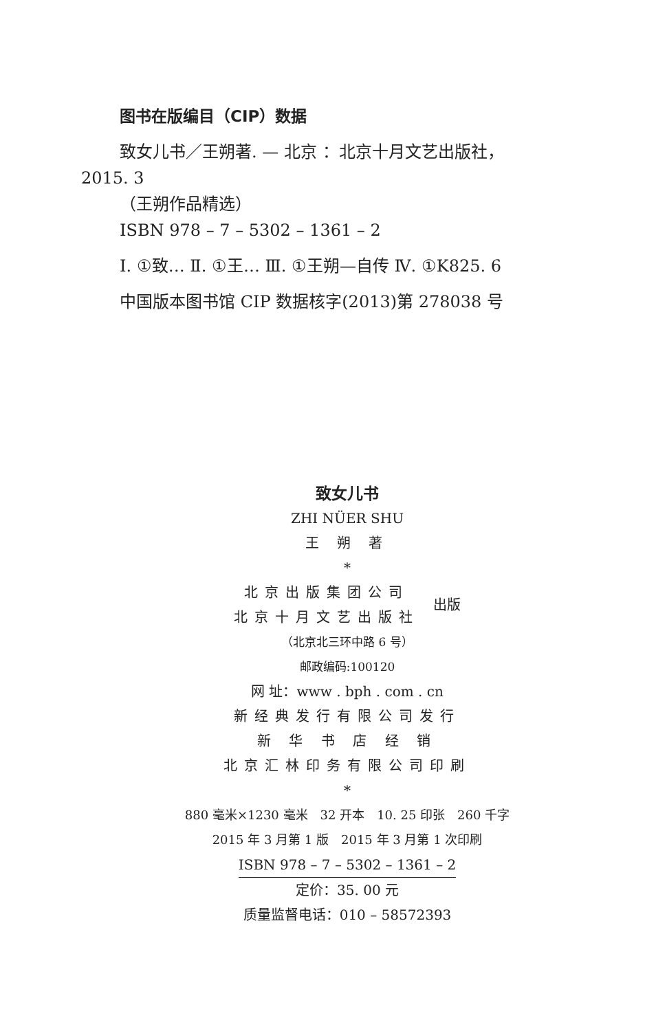图书在版编目（CIP）数据
致女儿书／王朔著. — 北京 ：北京十月文艺出版社，2015. 3
（王朔作品精选）
ISBN 978 – 7 – 5302 – 1361 – 2
Ⅰ. ①致… Ⅱ. ①王… Ⅲ. ①王朔—自传 Ⅳ. ①K825. 6
中国版本图书馆 CIP 数据核字(2013)第 278038 号
致女儿书
ZHI NÜER SHU
王 朔 著
*
北京出版集团公司
北京十月文艺出版社
出版
（北京北三环中路 6 号）
邮政编码:100120
网 址：www . bph . com . cn
新经典发行有限公司发行
新 华 书 店 经 销
北京汇林印务有限公司印刷
*
880 毫米×1230 毫米　32 开本　10. 25 印张　260 千字
2015 年 3 月第 1 版　2015 年 3 月第 1 次印刷
ISBN 978 – 7 – 5302 – 1361 – 2
定价：35. 00 元
质量监督电话：010 – 58572393